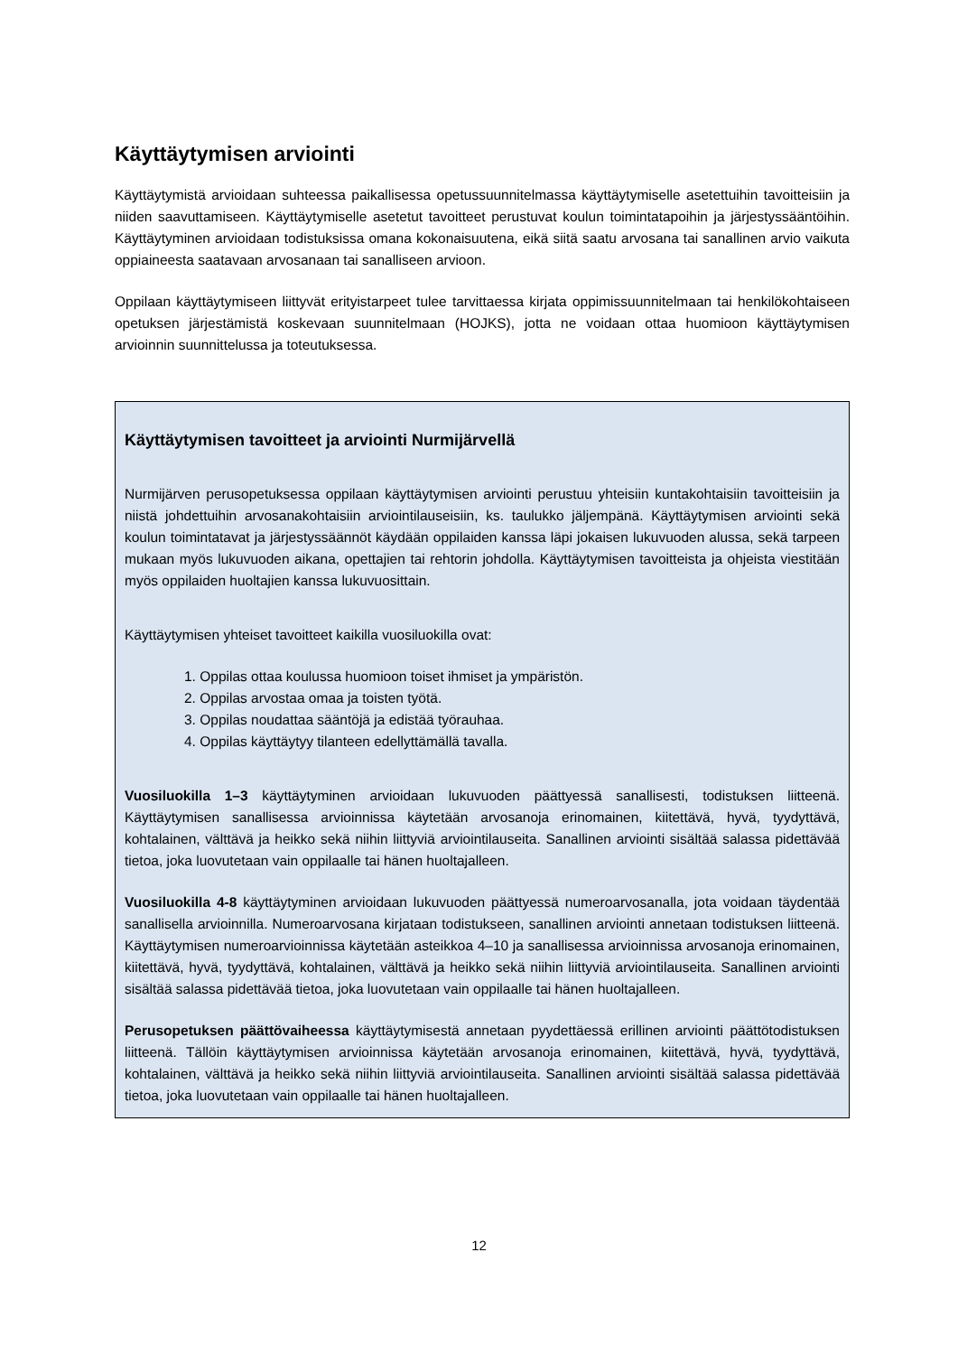Käyttäytymisen arviointi
Käyttäytymistä arvioidaan suhteessa paikallisessa opetussuunnitelmassa käyttäytymiselle asetettuihin tavoitteisiin ja niiden saavuttamiseen. Käyttäytymiselle asetetut tavoitteet perustuvat koulun toimintatapoihin ja järjestyssääntöihin. Käyttäytyminen arvioidaan todistuksissa omana kokonaisuutena, eikä siitä saatu arvosana tai sanallinen arvio vaikuta oppiaineesta saatavaan arvosanaan tai sanalliseen arvioon.
Oppilaan käyttäytymiseen liittyvät erityistarpeet tulee tarvittaessa kirjata oppimissuunnitelmaan tai henkilökohtaiseen opetuksen järjestämistä koskevaan suunnitelmaan (HOJKS), jotta ne voidaan ottaa huomioon käyttäytymisen arvioinnin suunnittelussa ja toteutuksessa.
Käyttäytymisen tavoitteet ja arviointi Nurmijärvellä
Nurmijärven perusopetuksessa oppilaan käyttäytymisen arviointi perustuu yhteisiin kuntakohtaisiin tavoitteisiin ja niistä johdettuihin arvosanakohtaisiin arviointilauseisiin, ks. taulukko jäljempänä. Käyttäytymisen arviointi sekä koulun toimintatavat ja järjestyssäännöt käydään oppilaiden kanssa läpi jokaisen lukuvuoden alussa, sekä tarpeen mukaan myös lukuvuoden aikana, opettajien tai rehtorin johdolla. Käyttäytymisen tavoitteista ja ohjeista viestitään myös oppilaiden huoltajien kanssa lukuvuosittain.
Käyttäytymisen yhteiset tavoitteet kaikilla vuosiluokilla ovat:
1. Oppilas ottaa koulussa huomioon toiset ihmiset ja ympäristön.
2. Oppilas arvostaa omaa ja toisten työtä.
3. Oppilas noudattaa sääntöjä ja edistää työrauhaa.
4. Oppilas käyttäytyy tilanteen edellyttämällä tavalla.
Vuosiluokilla 1–3 käyttäytyminen arvioidaan lukuvuoden päättyessä sanallisesti, todistuksen liitteenä. Käyttäytymisen sanallisessa arvioinnissa käytetään arvosanoja erinomainen, kiitettävä, hyvä, tyydyttävä, kohtalainen, välttävä ja heikko sekä niihin liittyviä arviointilauseita. Sanallinen arviointi sisältää salassa pidettävää tietoa, joka luovutetaan vain oppilaalle tai hänen huoltajalleen.
Vuosiluokilla 4-8 käyttäytyminen arvioidaan lukuvuoden päättyessä numeroarvosanalla, jota voidaan täydentää sanallisella arvioinnilla. Numeroarvosana kirjataan todistukseen, sanallinen arviointi annetaan todistuksen liitteenä. Käyttäytymisen numeroarvioinnissa käytetään asteikkoa 4–10 ja sanallisessa arvioinnissa arvosanoja erinomainen, kiitettävä, hyvä, tyydyttävä, kohtalainen, välttävä ja heikko sekä niihin liittyviä arviointilauseita. Sanallinen arviointi sisältää salassa pidettävää tietoa, joka luovutetaan vain oppilaalle tai hänen huoltajalleen.
Perusopetuksen päättövaiheessa käyttäytymisestä annetaan pyydettäessä erillinen arviointi päättötodistuksen liitteenä. Tällöin käyttäytymisen arvioinnissa käytetään arvosanoja erinomainen, kiitettävä, hyvä, tyydyttävä, kohtalainen, välttävä ja heikko sekä niihin liittyviä arviointilauseita. Sanallinen arviointi sisältää salassa pidettävää tietoa, joka luovutetaan vain oppilaalle tai hänen huoltajalleen.
12